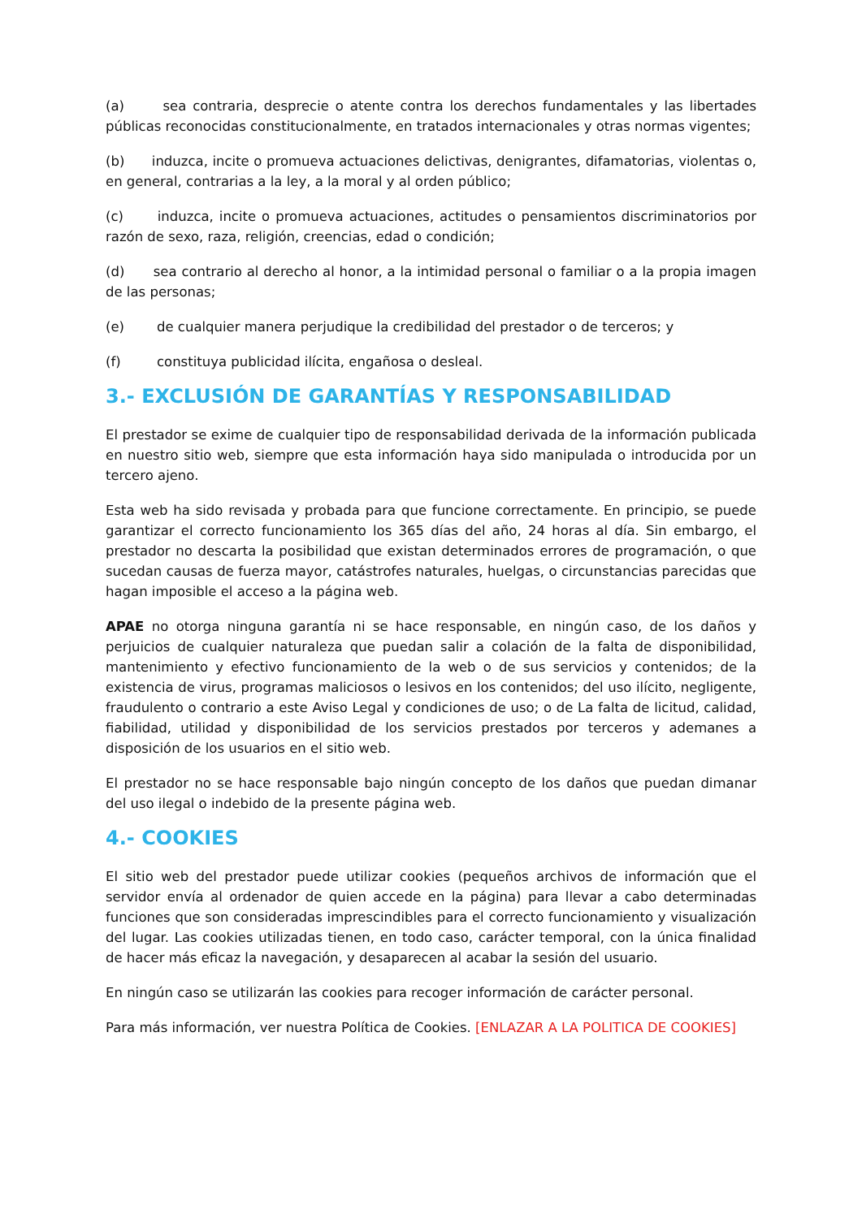(a) sea contraria, desprecie o atente contra los derechos fundamentales y las libertades públicas reconocidas constitucionalmente, en tratados internacionales y otras normas vigentes;
(b) induzca, incite o promueva actuaciones delictivas, denigrantes, difamatorias, violentas o, en general, contrarias a la ley, a la moral y al orden público;
(c) induzca, incite o promueva actuaciones, actitudes o pensamientos discriminatorios por razón de sexo, raza, religión, creencias, edad o condición;
(d) sea contrario al derecho al honor, a la intimidad personal o familiar o a la propia imagen de las personas;
(e) de cualquier manera perjudique la credibilidad del prestador o de terceros; y
(f) constituya publicidad ilícita, engañosa o desleal.
3.- EXCLUSIÓN DE GARANTÍAS Y RESPONSABILIDAD
El prestador se exime de cualquier tipo de responsabilidad derivada de la información publicada en nuestro sitio web, siempre que esta información haya sido manipulada o introducida por un tercero ajeno.
Esta web ha sido revisada y probada para que funcione correctamente. En principio, se puede garantizar el correcto funcionamiento los 365 días del año, 24 horas al día. Sin embargo, el prestador no descarta la posibilidad que existan determinados errores de programación, o que sucedan causas de fuerza mayor, catástrofes naturales, huelgas, o circunstancias parecidas que hagan imposible el acceso a la página web.
APAE no otorga ninguna garantía ni se hace responsable, en ningún caso, de los daños y perjuicios de cualquier naturaleza que puedan salir a colación de la falta de disponibilidad, mantenimiento y efectivo funcionamiento de la web o de sus servicios y contenidos; de la existencia de virus, programas maliciosos o lesivos en los contenidos; del uso ilícito, negligente, fraudulento o contrario a este Aviso Legal y condiciones de uso; o de La falta de licitud, calidad, fiabilidad, utilidad y disponibilidad de los servicios prestados por terceros y ademanes a disposición de los usuarios en el sitio web.
El prestador no se hace responsable bajo ningún concepto de los daños que puedan dimanar del uso ilegal o indebido de la presente página web.
4.- COOKIES
El sitio web del prestador puede utilizar cookies (pequeños archivos de información que el servidor envía al ordenador de quien accede en la página) para llevar a cabo determinadas funciones que son consideradas imprescindibles para el correcto funcionamiento y visualización del lugar. Las cookies utilizadas tienen, en todo caso, carácter temporal, con la única finalidad de hacer más eficaz la navegación, y desaparecen al acabar la sesión del usuario.
En ningún caso se utilizarán las cookies para recoger información de carácter personal.
Para más información, ver nuestra Política de Cookies. [ENLAZAR A LA POLITICA DE COOKIES]